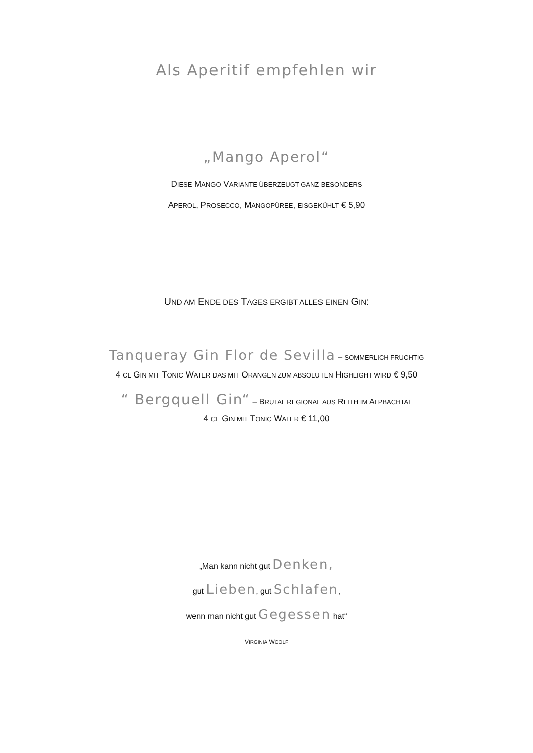Als Aperitif empfehlen wir
„Mango Aperol“
DIESE MANGO VARIANTE ÜBERZEUGT GANZ BESONDERS
APEROL, PROSECCO, MANGOPÜREE, EISGEKÜHLT € 5,90
UND AM ENDE DES TAGES ERGIBT ALLES EINEN GIN:
Tanqueray Gin Flor de Sevilla – SOMMERLICH FRUCHTIG
4 CL GIN MIT TONIC WATER DAS MIT ORANGEN ZUM ABSOLUTEN HIGHLIGHT WIRD € 9,50
“ Bergquell Gin“ – BRUTAL REGIONAL AUS REITH IM ALPBACHTAL
4 CL GIN MIT TONIC WATER € 11,00
„Man kann nicht gut Denken,
gut Lieben, gut Schlafen,
wenn man nicht gut Gegessen hat“
VIRGINIA WOOLF